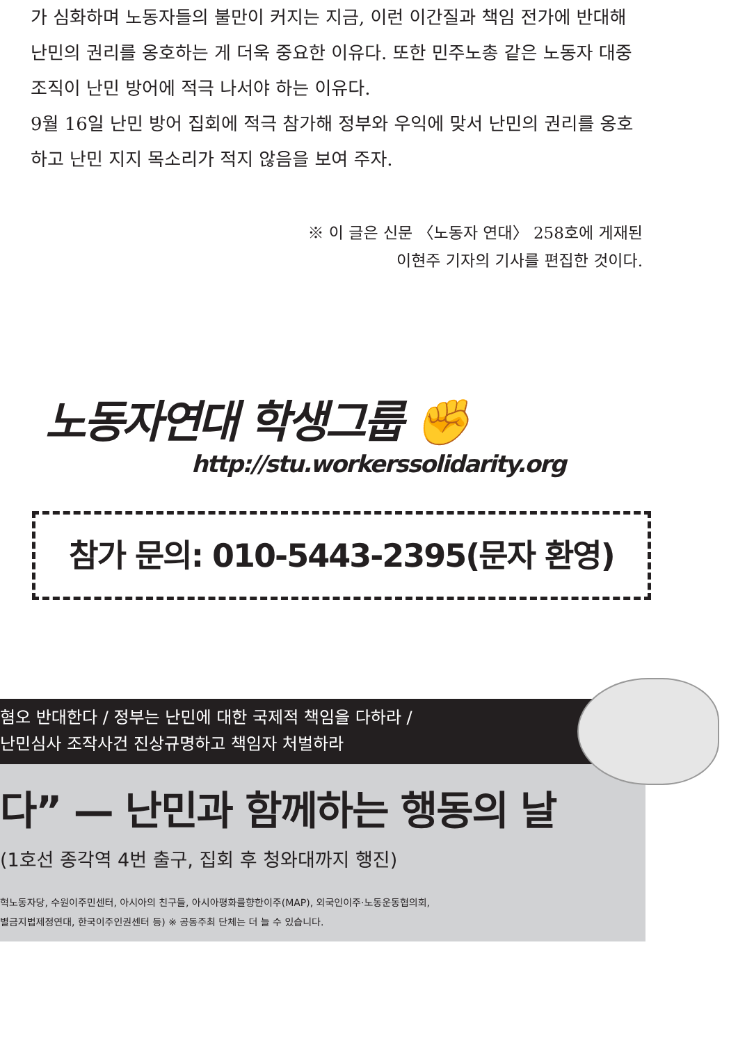가 심화하며 노동자들의 불만이 커지는 지금, 이런 이간질과 책임 전가에 반대해 난민의 권리를 옹호하는 게 더욱 중요한 이유다. 또한 민주노총 같은 노동자 대중 조직이 난민 방어에 적극 나서야 하는 이유다.
9월 16일 난민 방어 집회에 적극 참가해 정부와 우익에 맞서 난민의 권리를 옹호하고 난민 지지 목소리가 적지 않음을 보여 주자.
※ 이 글은 신문 〈노동자 연대〉 258호에 게재된
이현주 기자의 기사를 편집한 것이다.
노동자연대 학생그룹 ✊
http://stu.workerssolidarity.org
참가 문의: 010-5443-2395(문자 환영)
혐오 반대한다 / 정부는 난민에 대한 국제적 책임을 다하라 /
난민심사 조작사건 진상규명하고 책임자 처벌하라
다” — 난민과 함께하는 행동의 날
(1호선 종각역 4번 출구, 집회 후 청와대까지 행진)
혁노동자당, 수원이주민센터, 아시아의 친구들, 아시아평화를향한이주(MAP), 외국인이주·노동운동협의회,
별금지법제정연대, 한국이주인권센터 등) ※ 공동주최 단체는 더 늘 수 있습니다.